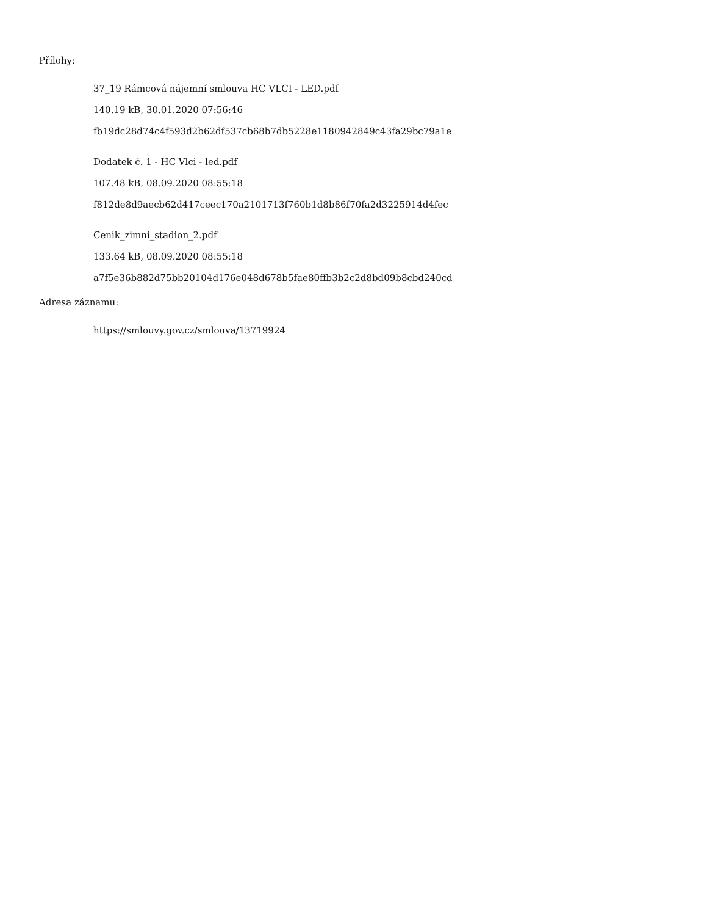Přílohy:
37_19 Rámcová nájemní smlouva HC VLCI - LED.pdf
140.19 kB, 30.01.2020 07:56:46
fb19dc28d74c4f593d2b62df537cb68b7db5228e1180942849c43fa29bc79a1e
Dodatek č. 1 - HC Vlci - led.pdf
107.48 kB, 08.09.2020 08:55:18
f812de8d9aecb62d417ceec170a2101713f760b1d8b86f70fa2d3225914d4fec
Cenik_zimni_stadion_2.pdf
133.64 kB, 08.09.2020 08:55:18
a7f5e36b882d75bb20104d176e048d678b5fae80ffb3b2c2d8bd09b8cbd240cd
Adresa záznamu:
https://smlouvy.gov.cz/smlouva/13719924